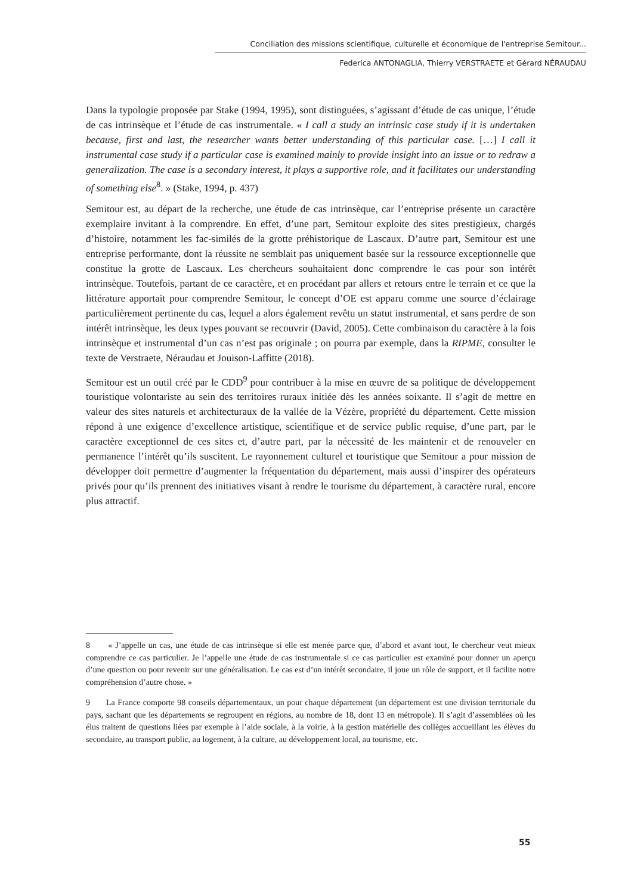Conciliation des missions scientifique, culturelle et économique de l'entreprise Semitour...
Federica ANTONAGLIA, Thierry VERSTRAETE et Gérard NÉRAUDAU
Dans la typologie proposée par Stake (1994, 1995), sont distinguées, s’agissant d’étude de cas unique, l’étude de cas intrinsèque et l’étude de cas instrumentale. « I call a study an intrinsic case study if it is undertaken because, first and last, the researcher wants better understanding of this particular case. […] I call it instrumental case study if a particular case is examined mainly to provide insight into an issue or to redraw a generalization. The case is a secondary interest, it plays a supportive role, and it facilitates our understanding of something else<sup>8</sup>. » (Stake, 1994, p. 437)
Semitour est, au départ de la recherche, une étude de cas intrinsèque, car l’entreprise présente un caractère exemplaire invitant à la comprendre. En effet, d’une part, Semitour exploite des sites prestigieux, chargés d’histoire, notamment les fac-similés de la grotte préhistorique de Lascaux. D’autre part, Semitour est une entreprise performante, dont la réussite ne semblait pas uniquement basée sur la ressource exceptionnelle que constitue la grotte de Lascaux. Les chercheurs souhaitaient donc comprendre le cas pour son intérêt intrinsèque. Toutefois, partant de ce caractère, et en procédant par allers et retours entre le terrain et ce que la littérature apportait pour comprendre Semitour, le concept d’OE est apparu comme une source d’éclairage particulièrement pertinente du cas, lequel a alors également revêtu un statut instrumental, et sans perdre de son intérêt intrinsèque, les deux types pouvant se recouvrir (David, 2005). Cette combinaison du caractère à la fois intrinsèque et instrumental d’un cas n’est pas originale ; on pourra par exemple, dans la RIPME, consulter le texte de Verstraete, Néraudau et Jouison-Laffitte (2018).
Semitour est un outil créé par le CDD<sup>9</sup> pour contribuer à la mise en œuvre de sa politique de développement touristique volontariste au sein des territoires ruraux initiée dès les années soixante. Il s’agit de mettre en valeur des sites naturels et architecturaux de la vallée de la Vézère, propriété du département. Cette mission répond à une exigence d’excellence artistique, scientifique et de service public requise, d’une part, par le caractère exceptionnel de ces sites et, d’autre part, par la nécessité de les maintenir et de renouveler en permanence l’intérêt qu’ils suscitent. Le rayonnement culturel et touristique que Semitour a pour mission de développer doit permettre d’augmenter la fréquentation du département, mais aussi d’inspirer des opérateurs privés pour qu’ils prennent des initiatives visant à rendre le tourisme du département, à caractère rural, encore plus attractif.
8 « J’appelle un cas, une étude de cas intrinsèque si elle est menée parce que, d’abord et avant tout, le chercheur veut mieux comprendre ce cas particulier. Je l’appelle une étude de cas instrumentale si ce cas particulier est examiné pour donner un aperçu d’une question ou pour revenir sur une généralisation. Le cas est d’un intérêt secondaire, il joue un rôle de support, et il facilite notre compréhension d’autre chose. »
9 La France comporte 98 conseils départementaux, un pour chaque département (un département est une division territoriale du pays, sachant que les départements se regroupent en régions, au nombre de 18, dont 13 en métropole). Il s’agit d’assemblées où les élus traitent de questions liées par exemple à l’aide sociale, à la voirie, à la gestion matérielle des collèges accueillant les élèves du secondaire, au transport public, au logement, à la culture, au développement local, au tourisme, etc.
55